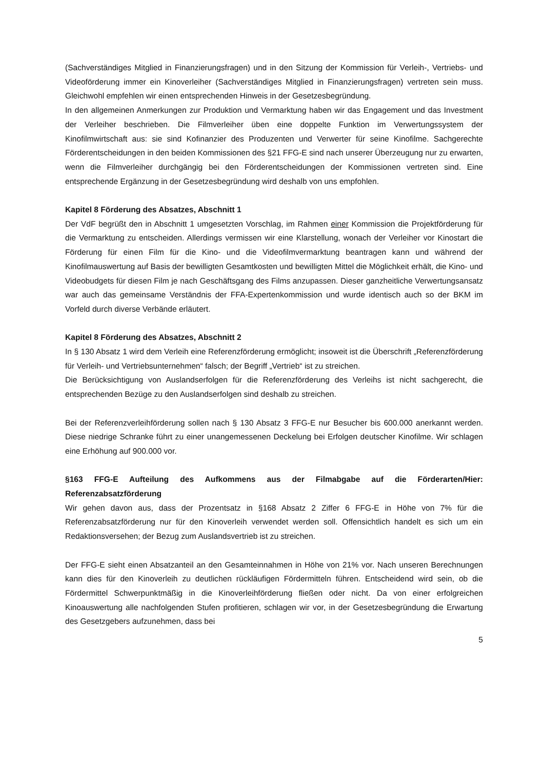(Sachverständiges Mitglied in Finanzierungsfragen) und in den Sitzung der Kommission für Verleih-, Vertriebs- und Videoförderung immer ein Kinoverleiher (Sachverständiges Mitglied in Finanzierungsfragen) vertreten sein muss. Gleichwohl empfehlen wir einen entsprechenden Hinweis in der Gesetzesbegründung.
In den allgemeinen Anmerkungen zur Produktion und Vermarktung haben wir das Engagement und das Investment der Verleiher beschrieben. Die Filmverleiher üben eine doppelte Funktion im Verwertungssystem der Kinofilmwirtschaft aus: sie sind Kofinanzier des Produzenten und Verwerter für seine Kinofilme. Sachgerechte Förderentscheidungen in den beiden Kommissionen des §21 FFG-E sind nach unserer Überzeugung nur zu erwarten, wenn die Filmverleiher durchgängig bei den Förderentscheidungen der Kommissionen vertreten sind. Eine entsprechende Ergänzung in der Gesetzesbegründung wird deshalb von uns empfohlen.
Kapitel 8 Förderung des Absatzes, Abschnitt 1
Der VdF begrüßt den in Abschnitt 1 umgesetzten Vorschlag, im Rahmen einer Kommission die Projektförderung für die Vermarktung zu entscheiden. Allerdings vermissen wir eine Klarstellung, wonach der Verleiher vor Kinostart die Förderung für einen Film für die Kino- und die Videofilmvermarktung beantragen kann und während der Kinofilmauswertung auf Basis der bewilligten Gesamtkosten und bewilligten Mittel die Möglichkeit erhält, die Kino- und Videobudgets für diesen Film je nach Geschäftsgang des Films anzupassen. Dieser ganzheitliche Verwertungsansatz war auch das gemeinsame Verständnis der FFA-Expertenkommission und wurde identisch auch so der BKM im Vorfeld durch diverse Verbände erläutert.
Kapitel 8 Förderung des Absatzes, Abschnitt 2
In § 130 Absatz 1 wird dem Verleih eine Referenzförderung ermöglicht; insoweit ist die Überschrift „Referenzförderung für Verleih- und Vertriebsunternehmen“ falsch; der Begriff „Vertrieb“ ist zu streichen.
Die Berücksichtigung von Auslandserfolgen für die Referenzförderung des Verleihs ist nicht sachgerecht, die entsprechenden Bezüge zu den Auslandserfolgen sind deshalb zu streichen.
Bei der Referenzverleihförderung sollen nach § 130 Absatz 3 FFG-E nur Besucher bis 600.000 anerkannt werden. Diese niedrige Schranke führt zu einer unangemessenen Deckelung bei Erfolgen deutscher Kinofilme. Wir schlagen eine Erhöhung auf 900.000 vor.
§163 FFG-E Aufteilung des Aufkommens aus der Filmabgabe auf die Förderarten/Hier: Referenzabsatzförderung
Wir gehen davon aus, dass der Prozentsatz in §168 Absatz 2 Ziffer 6 FFG-E in Höhe von 7% für die Referenzabsatzförderung nur für den Kinoverleih verwendet werden soll. Offensichtlich handelt es sich um ein Redaktionsversehen; der Bezug zum Auslandsvertrieb ist zu streichen.
Der FFG-E sieht einen Absatzanteil an den Gesamteinnahmen in Höhe von 21% vor. Nach unseren Berechnungen kann dies für den Kinoverleih zu deutlichen rückläufigen Fördermitteln führen. Entscheidend wird sein, ob die Fördermittel Schwerpunktmäßig in die Kinoverleihförderung fließen oder nicht. Da von einer erfolgreichen Kinoauswertung alle nachfolgenden Stufen profitieren, schlagen wir vor, in der Gesetzesbegründung die Erwartung des Gesetzgebers aufzunehmen, dass bei
5